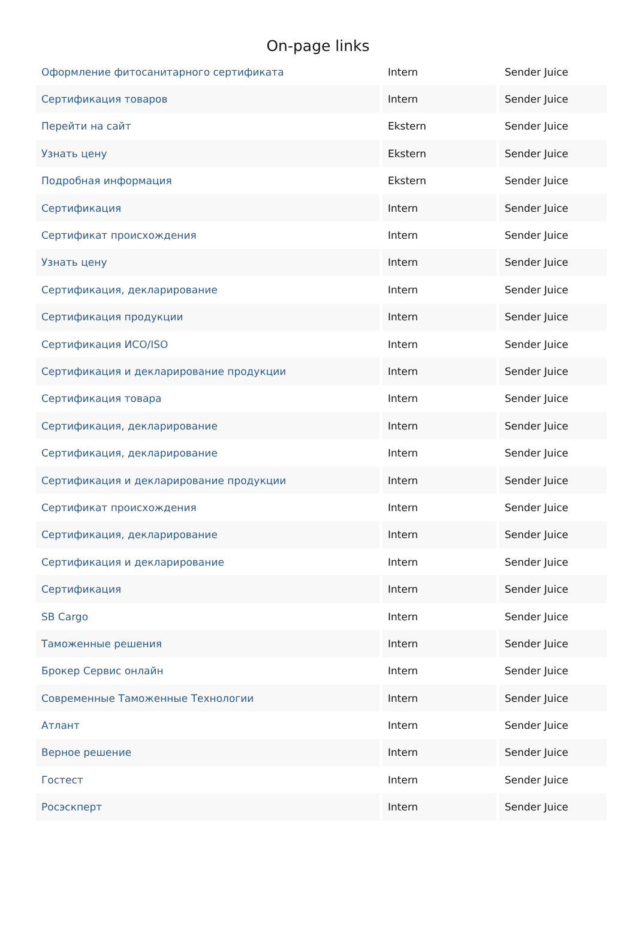On-page links
| Оформление фитосанитарного сертификата | Intern | Sender Juice |
| Сертификация товаров | Intern | Sender Juice |
| Перейти на сайт | Ekstern | Sender Juice |
| Узнать цену | Ekstern | Sender Juice |
| Подробная информация | Ekstern | Sender Juice |
| Сертификация | Intern | Sender Juice |
| Сертификат происхождения | Intern | Sender Juice |
| Узнать цену | Intern | Sender Juice |
| Сертификация, декларирование | Intern | Sender Juice |
| Сертификация продукции | Intern | Sender Juice |
| Сертификация ИСО/ISO | Intern | Sender Juice |
| Сертификация и декларирование продукции | Intern | Sender Juice |
| Сертификация товара | Intern | Sender Juice |
| Сертификация, декларирование | Intern | Sender Juice |
| Сертификация, декларирование | Intern | Sender Juice |
| Сертификация и декларирование продукции | Intern | Sender Juice |
| Сертификат происхождения | Intern | Sender Juice |
| Сертификация, декларирование | Intern | Sender Juice |
| Сертификация и декларирование | Intern | Sender Juice |
| Сертификация | Intern | Sender Juice |
| SB Cargo | Intern | Sender Juice |
| Таможенные решения | Intern | Sender Juice |
| Брокер Сервис онлайн | Intern | Sender Juice |
| Современные Таможенные Технологии | Intern | Sender Juice |
| Атлант | Intern | Sender Juice |
| Верное решение | Intern | Sender Juice |
| Гостест | Intern | Sender Juice |
| Росэскперт | Intern | Sender Juice |